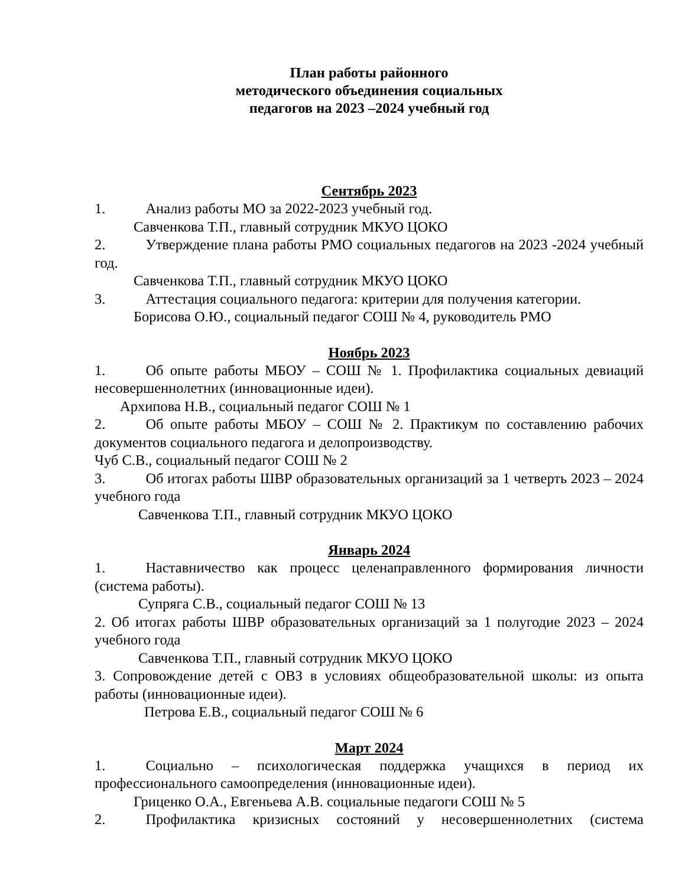План работы районного
методического объединения социальных
педагогов на 2023 –2024 учебный год
Сентябрь 2023
1. Анализ работы МО за 2022-2023 учебный год.
Савченкова Т.П., главный сотрудник МКУО ЦОКО
2. Утверждение плана работы РМО социальных педагогов на 2023 -2024 учебный год.
Савченкова Т.П., главный сотрудник МКУО ЦОКО
3. Аттестация социального педагога: критерии для получения категории.
Борисова О.Ю., социальный педагог СОШ № 4, руководитель РМО
Ноябрь 2023
1. Об опыте работы МБОУ – СОШ № 1. Профилактика социальных девиаций несовершеннолетних (инновационные идеи).
Архипова Н.В., социальный педагог СОШ № 1
2. Об опыте работы МБОУ – СОШ № 2. Практикум по составлению рабочих документов социального педагога и делопроизводству.
Чуб С.В., социальный педагог СОШ № 2
3. Об итогах работы ШВР образовательных организаций за 1 четверть 2023 – 2024 учебного года
Савченкова Т.П., главный сотрудник МКУО ЦОКО
Январь 2024
1. Наставничество как процесс целенаправленного формирования личности (система работы).
Супряга С.В., социальный педагог СОШ № 13
2. Об итогах работы ШВР образовательных организаций за 1 полугодие 2023 – 2024 учебного года
Савченкова Т.П., главный сотрудник МКУО ЦОКО
3. Сопровождение детей с ОВЗ в условиях общеобразовательной школы: из опыта работы (инновационные идеи).
Петрова Е.В., социальный педагог СОШ № 6
Март 2024
1. Социально – психологическая поддержка учащихся в период их профессионального самоопределения (инновационные идеи).
Гриценко О.А., Евгеньева А.В. социальные педагоги СОШ № 5
2. Профилактика кризисных состояний у несовершеннолетних (система